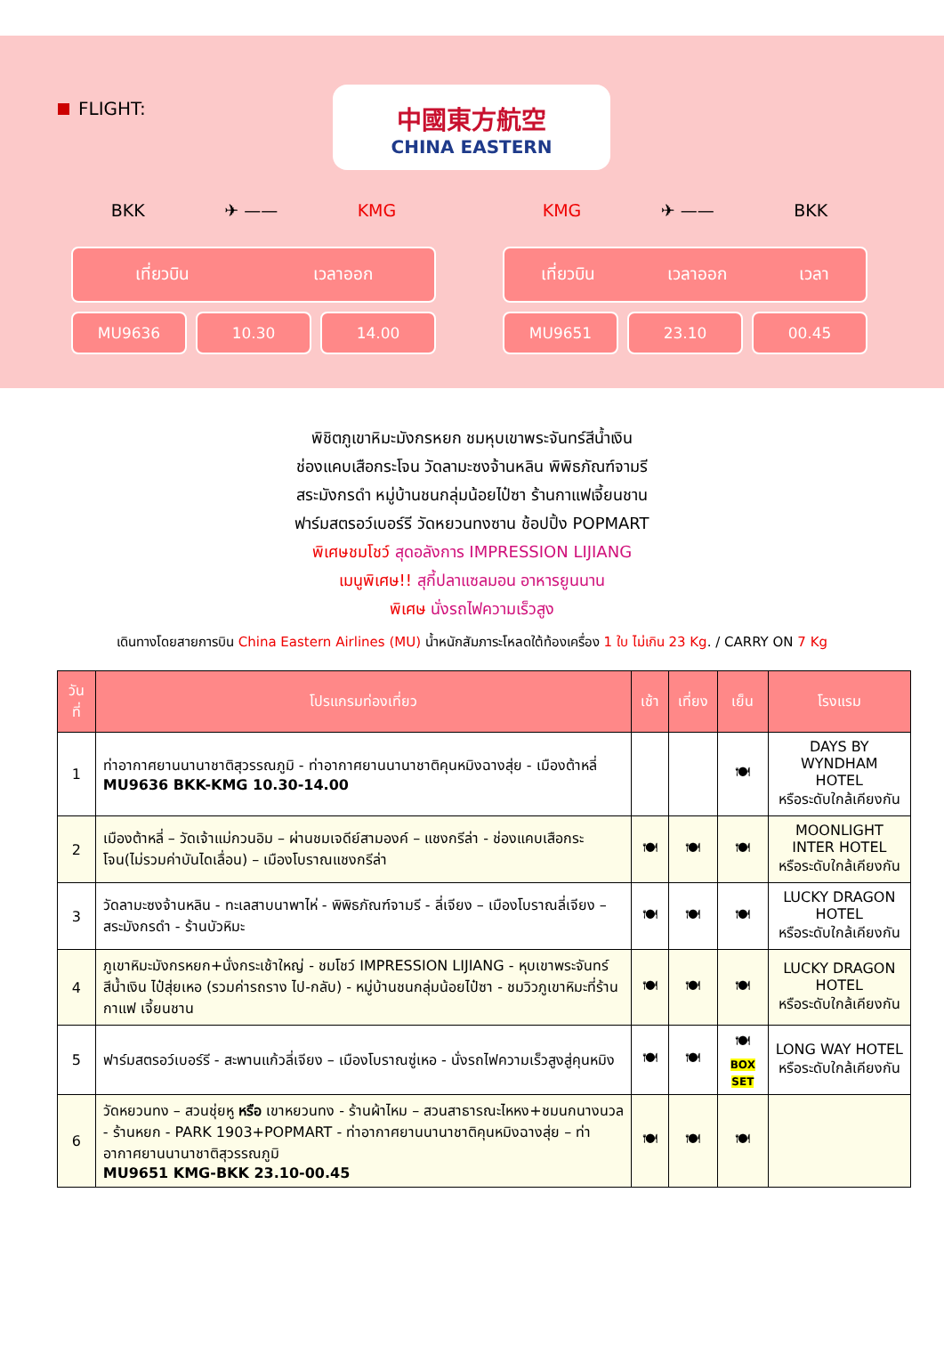FLIGHT:
中國東方航空
CHINA EASTERN
BKK ✈ —— KMG
เที่ยวบิน เวลาออก
MU9636 10.30 14.00
KMG ✈ —— BKK
เที่ยวบิน เวลาออก เวลา
MU9651 23.10 00.45
พิชิตภูเขาหิมะมังกรหยก ชมหุบเขาพระจันทร์สีน้ำเงิน
ช่องแคบเสือกระโจน วัดลามะซงจ้านหลิน พิพิธภัณฑ์จามรี
สระมังกรดำ หมู่บ้านชนกลุ่มน้อยไป๋ซา ร้านกาแฟเจี้ยนชาน
ฟาร์มสตรอว์เบอร์รี วัดหยวนทงซาน ช้อปปิ้ง POPMART
พิเศษชมโชว์ สุดอลังการ IMPRESSION LIJIANG
เมนูพิเศษ!! สุกี้ปลาแซลมอน อาหารยูนนาน
พิเศษ นั่งรถไฟความเร็วสูง
เดินทางโดยสายการบิน China Eastern Airlines (MU) น้ำหนักสัมภาระโหลดใต้ท้องเครื่อง 1 ใบ ไม่เกิน 23 Kg. / CARRY ON 7 Kg
| วันที่ | โปรแกรมท่องเที่ยว | เช้า | เที่ยง | เย็น | โรงแรม |
| --- | --- | --- | --- | --- | --- |
| 1 | ท่าอากาศยานนานาชาติสุวรรณภูมิ - ท่าอากาศยานนานาชาติคุนหมิงฉางสุ่ย - เมืองต้าหลี่ MU9636 BKK-KMG 10.30-14.00 | | | 🍽 | DAYS BY WYNDHAM HOTEL หรือระดับใกล้เคียงกัน |
| 2 | เมืองต้าหลี่ – วัดเจ้าแม่กวนอิม – ผ่านชมเจดีย์สามองค์ – แชงกรีล่า - ช่องแคบเสือกระโจน(ไม่รวมค่าบันไดเลื่อน) – เมืองโบราณแชงกรีล่า | 🍽 | 🍽 | 🍽 | MOONLIGHT INTER HOTEL หรือระดับใกล้เคียงกัน |
| 3 | วัดลามะซงจ้านหลิน - ทะเลสาบนาพาไห่ - พิพิธภัณฑ์จามรี - ลี่เจียง – เมืองโบราณลี่เจียง – สระมังกรดำ - ร้านบัวหิมะ | 🍽 | 🍽 | 🍽 | LUCKY DRAGON HOTEL หรือระดับใกล้เคียงกัน |
| 4 | ภูเขาหิมะมังกรหยก+นั่งกระเช้าใหญ่ - ชมโชว์ IMPRESSION LIJIANG - หุบเขาพระจันทร์สีน้ำเงิน ไป๋สุ่ยเหอ (รวมค่ารถราง ไป-กลับ) - หมู่บ้านชนกลุ่มน้อยไป๋ซา - ชมวิวภูเขาหิมะที่ร้านกาแฟ เจี้ยนชาน | 🍽 | 🍽 | 🍽 | LUCKY DRAGON HOTEL หรือระดับใกล้เคียงกัน |
| 5 | ฟาร์มสตรอว์เบอร์รี - สะพานแก้วลี่เจียง – เมืองโบราณซู่เหอ - นั่งรถไฟความเร็วสูงสู่คุนหมิง | 🍽 | 🍽 | 🍽 BOX SET | LONG WAY HOTEL หรือระดับใกล้เคียงกัน |
| 6 | วัดหยวนทง – สวนชุ่ยหู หรือ เขาหยวนทง - ร้านผ้าไหม – สวนสาธารณะไหหง+ชมนกนางนวล - ร้านหยก - PARK 1903+POPMART - ท่าอากาศยานนานาชาติคุนหมิงฉางสุ่ย – ท่าอากาศยานนานาชาติสุวรรณภูมิ MU9651 KMG-BKK 23.10-00.45 | 🍽 | 🍽 | 🍽 | |